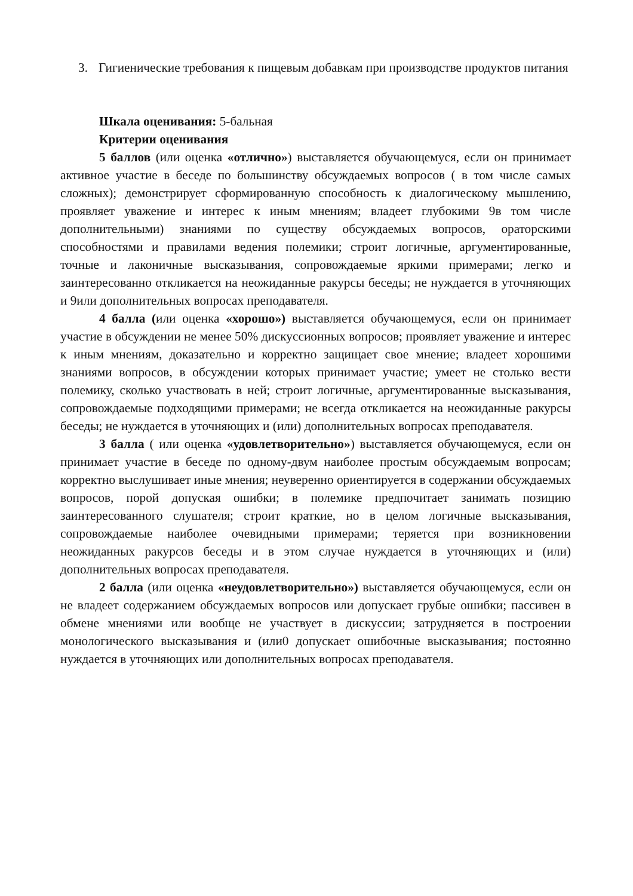3. Гигиенические требования к пищевым добавкам при производстве продуктов питания
Шкала оценивания: 5-бальная
Критерии оценивания
5 баллов (или оценка «отлично») выставляется обучающемуся, если он принимает активное участие в беседе по большинству обсуждаемых вопросов ( в том числе самых сложных); демонстрирует сформированную способность к диалогическому мышлению, проявляет уважение и интерес к иным мнениям; владеет глубокими 9в том числе дополнительными) знаниями по существу обсуждаемых вопросов, ораторскими способностями и правилами ведения полемики; строит логичные, аргументированные, точные и лаконичные высказывания, сопровождаемые яркими примерами; легко и заинтересованно откликается на неожиданные ракурсы беседы; не нуждается в уточняющих и 9или дополнительных вопросах преподавателя.
4 балла (или оценка «хорошо») выставляется обучающемуся, если он принимает участие в обсуждении не менее 50% дискуссионных вопросов; проявляет уважение и интерес к иным мнениям, доказательно и корректно защищает свое мнение; владеет хорошими знаниями вопросов, в обсуждении которых принимает участие; умеет не столько вести полемику, сколько участвовать в ней; строит логичные, аргументированные высказывания, сопровождаемые подходящими примерами; не всегда откликается на неожиданные ракурсы беседы; не нуждается в уточняющих и (или) дополнительных вопросах преподавателя.
3 балла ( или оценка «удовлетворительно») выставляется обучающемуся, если он принимает участие в беседе по одному-двум наиболее простым обсуждаемым вопросам; корректно выслушивает иные мнения; неуверенно ориентируется в содержании обсуждаемых вопросов, порой допуская ошибки; в полемике предпочитает занимать позицию заинтересованного слушателя; строит краткие, но в целом логичные высказывания, сопровождаемые наиболее очевидными примерами; теряется при возникновении неожиданных ракурсов беседы и в этом случае нуждается в уточняющих и (или) дополнительных вопросах преподавателя.
2 балла (или оценка «неудовлетворительно») выставляется обучающемуся, если он не владеет содержанием обсуждаемых вопросов или допускает грубые ошибки; пассивен в обмене мнениями или вообще не участвует в дискуссии; затрудняется в построении монологического высказывания и (или0 допускает ошибочные высказывания; постоянно нуждается в уточняющих или дополнительных вопросах преподавателя.